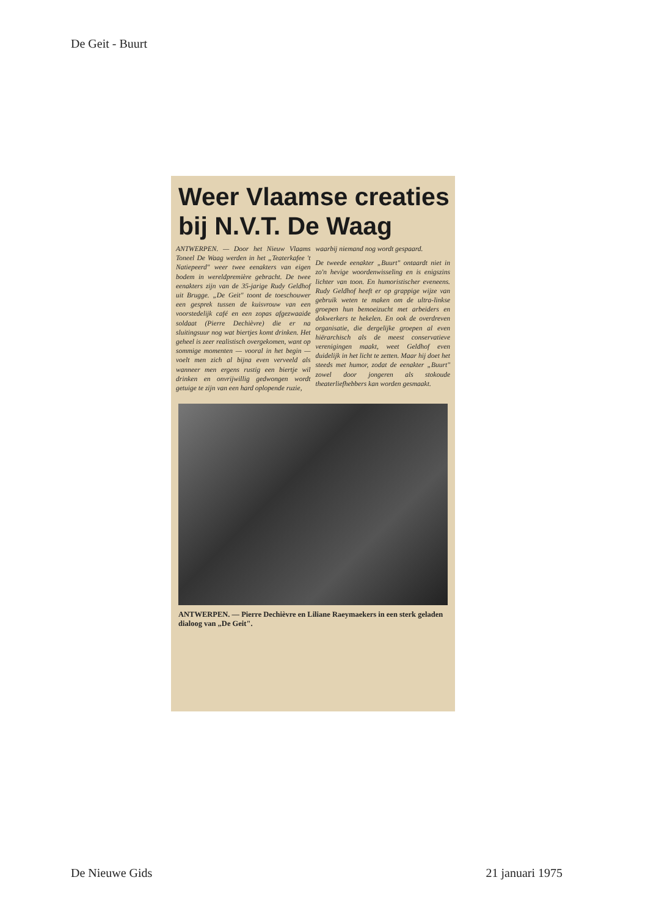De Geit - Buurt
Weer Vlaamse creaties bij N.V.T. De Waag
ANTWERPEN. — Door het Nieuw Vlaams Toneel De Waag werden in het „Teaterkafee 't Natiepeerd" weer twee eenakters van eigen bodem in wereldpremière gebracht. De twee eenakters zijn van de 35-jarige Rudy Geldhof uit Brugge. „De Geit" toont de toeschouwer een gesprek tussen de kuisvrouw van een voorstedelijk café en een zopas afgezwaaide soldaat (Pierre Dechièvre) die er na sluitingsuur nog wat biertjes komt drinken. Het geheel is zeer realistisch overgekomen, want op sommige momenten — vooral in het begin — voelt men zich al bijna even verveeld als wanneer men ergens rustig een biertje wil drinken en onvrijwillig gedwongen wordt getuige te zijn van een hard oplopende ruzie,
waarbij niemand nog wordt gespaard.
De tweede eenakter „Buurt" ontaardt niet in zo'n hevige woordenwisseling en is enigszins lichter van toon. En humoristischer eveneens. Rudy Geldhof heeft er op grappige wijze van gebruik weten te maken om de ultra-linkse groepen hun bemoeizucht met arbeiders en dokwerkers te hekelen. En ook de overdreven organisatie, die dergelijke groepen al even hiërarchisch als de meest conservatieve verenigingen maakt, weet Geldhof even duidelijk in het licht te zetten. Maar hij doet het steeds met humor, zodat de eenakter „Buurt" zowel door jongeren als stokoude theaterliefhebbers kan worden gesmaakt.
ANTWERPEN. — Pierre Dechièvre en Liliane Raeymaekers in een sterk geladen dialoog van „De Geit".
De Nieuwe Gids 21 januari 1975